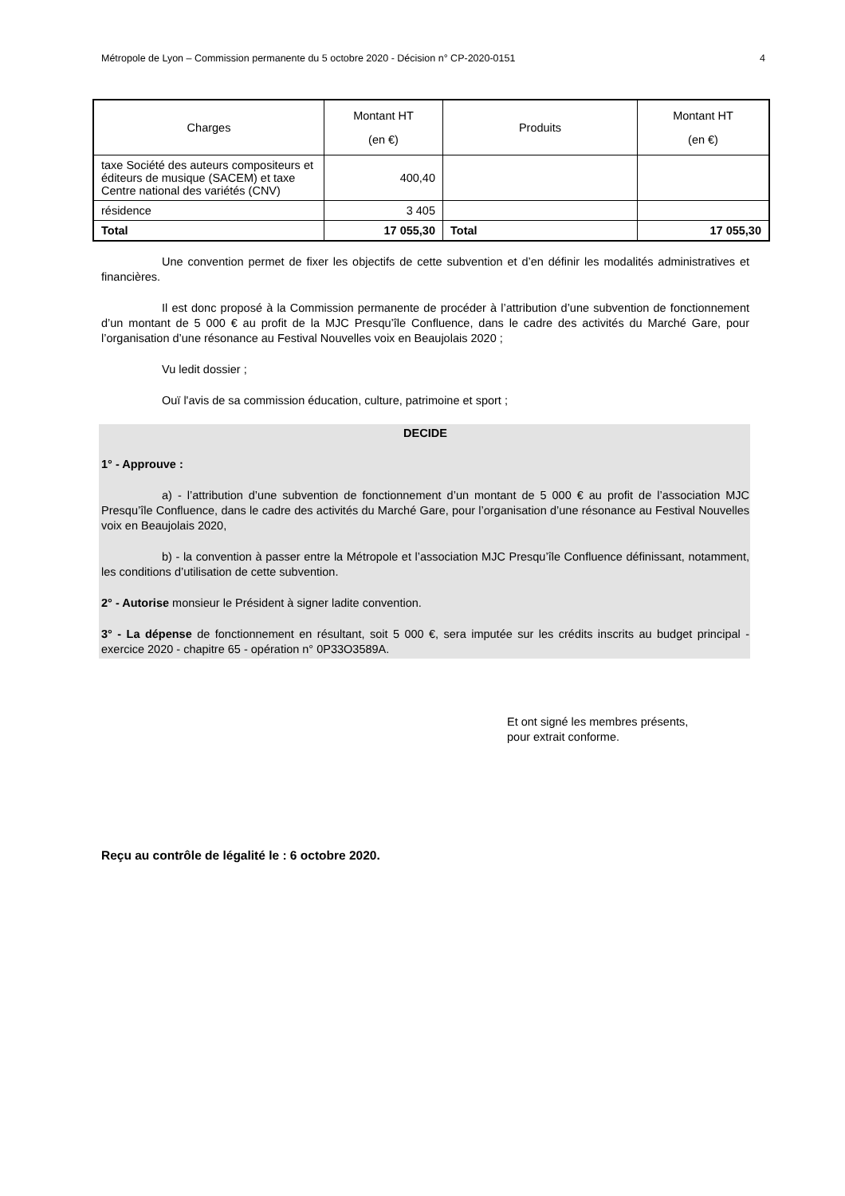Métropole de Lyon – Commission permanente du 5 octobre 2020 - Décision n° CP-2020-0151 4
| Charges | Montant HT (en €) | Produits | Montant HT (en €) |
| --- | --- | --- | --- |
| taxe Société des auteurs compositeurs et éditeurs de musique (SACEM) et taxe Centre national des variétés (CNV) | 400,40 | | |
| résidence | 3 405 | | |
| Total | 17 055,30 | Total | 17 055,30 |
Une convention permet de fixer les objectifs de cette subvention et d’en définir les modalités administratives et financières.
Il est donc proposé à la Commission permanente de procéder à l’attribution d’une subvention de fonctionnement d’un montant de 5 000 € au profit de la MJC Presqu’île Confluence, dans le cadre des activités du Marché Gare, pour l’organisation d’une résonance au Festival Nouvelles voix en Beaujolais 2020 ;
Vu ledit dossier ;
Ouï l'avis de sa commission éducation, culture, patrimoine et sport ;
DECIDE
1° - Approuve :
a) - l’attribution d’une subvention de fonctionnement d’un montant de 5 000 € au profit de l’association MJC Presqu’île Confluence, dans le cadre des activités du Marché Gare, pour l’organisation d’une résonance au Festival Nouvelles voix en Beaujolais 2020,
b) - la convention à passer entre la Métropole et l’association MJC Presqu’île Confluence définissant, notamment, les conditions d’utilisation de cette subvention.
2° - Autorise monsieur le Président à signer ladite convention.
3° - La dépense de fonctionnement en résultant, soit 5 000 €, sera imputée sur les crédits inscrits au budget principal - exercice 2020 - chapitre 65 - opération n° 0P33O3589A.
Et ont signé les membres présents,
pour extrait conforme.
Reçu au contrôle de légalité le : 6 octobre 2020.